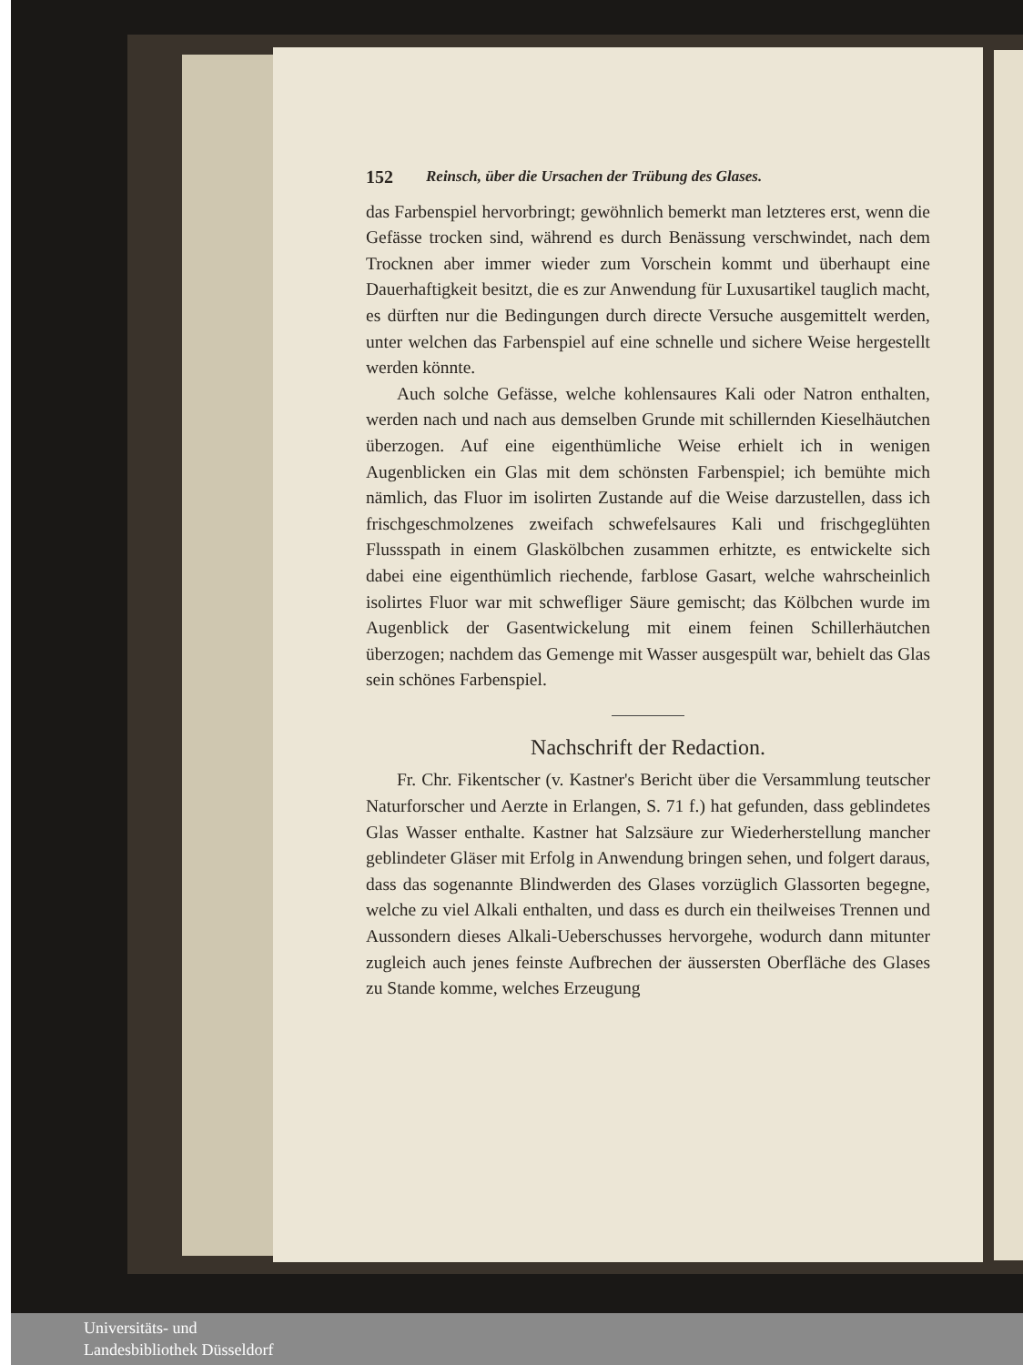152 Reinsch, über die Ursachen der Trübung des Glases.
das Farbenspiel hervorbringt; gewöhnlich bemerkt man letzteres erst, wenn die Gefässe trocken sind, während es durch Benässung verschwindet, nach dem Trocknen aber immer wieder zum Vorschein kommt und überhaupt eine Dauerhaftigkeit besitzt, die es zur Anwendung für Luxusartikel tauglich macht, es dürften nur die Bedingungen durch directe Versuche ausgemittelt werden, unter welchen das Farbenspiel auf eine schnelle und sichere Weise hergestellt werden könnte.
Auch solche Gefässe, welche kohlensaures Kali oder Natron enthalten, werden nach und nach aus demselben Grunde mit schillernden Kieselhäutchen überzogen. Auf eine eigenthümliche Weise erhielt ich in wenigen Augenblicken ein Glas mit dem schönsten Farbenspiel; ich bemühte mich nämlich, das Fluor im isolirten Zustande auf die Weise darzustellen, dass ich frischgeschmolzenes zweifach schwefelsaures Kali und frischgeglühten Flussspath in einem Glaskölbchen zusammen erhitzte, es entwickelte sich dabei eine eigenthümlich riechende, farblose Gasart, welche wahrscheinlich isolirtes Fluor war mit schwefliger Säure gemischt; das Kölbchen wurde im Augenblick der Gasentwickelung mit einem feinen Schillerhäutchen überzogen; nachdem das Gemenge mit Wasser ausgespült war, behielt das Glas sein schönes Farbenspiel.
Nachschrift der Redaction.
Fr. Chr. Fikentscher (v. Kastner's Bericht über die Versammlung teutscher Naturforscher und Aerzte in Erlangen, S. 71 f.) hat gefunden, dass geblindetes Glas Wasser enthalte. Kastner hat Salzsäure zur Wiederherstellung mancher geblindeter Gläser mit Erfolg in Anwendung bringen sehen, und folgert daraus, dass das sogenannte Blindwerden des Glases vorzüglich Glassorten begegne, welche zu viel Alkali enthalten, und dass es durch ein theilweises Trennen und Aussondern dieses Alkali-Ueberschusses hervorgehe, wodurch dann mitunter zugleich auch jenes feinste Aufbrechen der äussersten Oberfläche des Glases zu Stande komme, welches Erzeugung
Universitäts- und
Landesbibliothek Düsseldorf